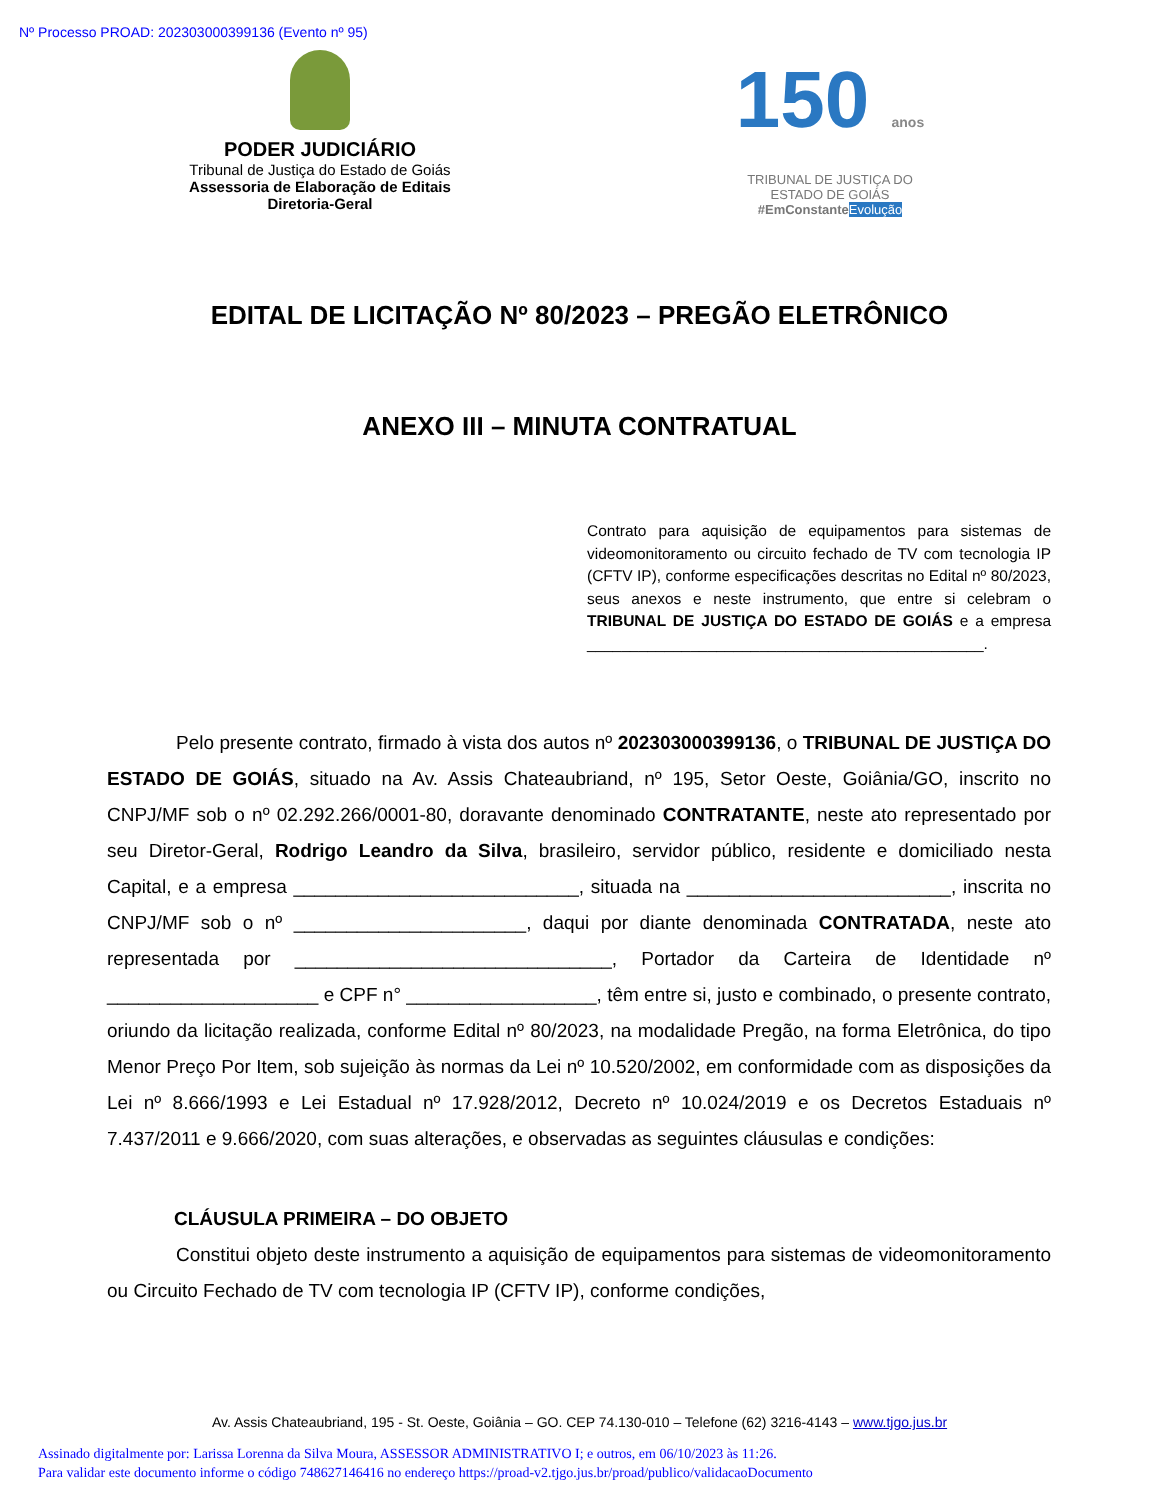Nº Processo PROAD: 202303000399136 (Evento nº 95)
PODER JUDICIÁRIO
Tribunal de Justiça do Estado de Goiás
Assessoria de Elaboração de Editais
Diretoria-Geral
150 anos
TRIBUNAL DE JUSTIÇA DO ESTADO DE GOIÁS
#EmConstante Evolução
EDITAL DE LICITAÇÃO Nº 80/2023 – PREGÃO ELETRÔNICO
ANEXO III – MINUTA CONTRATUAL
Contrato para aquisição de equipamentos para sistemas de videomonitoramento ou circuito fechado de TV com tecnologia IP (CFTV IP), conforme especificações descritas no Edital nº 80/2023, seus anexos e neste instrumento, que entre si celebram o TRIBUNAL DE JUSTIÇA DO ESTADO DE GOIÁS e a empresa ______________________________________________.
Pelo presente contrato, firmado à vista dos autos nº 202303000399136, o TRIBUNAL DE JUSTIÇA DO ESTADO DE GOIÁS, situado na Av. Assis Chateaubriand, nº 195, Setor Oeste, Goiânia/GO, inscrito no CNPJ/MF sob o nº 02.292.266/0001-80, doravante denominado CONTRATANTE, neste ato representado por seu Diretor-Geral, Rodrigo Leandro da Silva, brasileiro, servidor público, residente e domiciliado nesta Capital, e a empresa ___________________________, situada na _________________________, inscrita no CNPJ/MF sob o nº ______________________, daqui por diante denominada CONTRATADA, neste ato representada por ______________________________, Portador da Carteira de Identidade nº ____________________ e CPF n° __________________, têm entre si, justo e combinado, o presente contrato, oriundo da licitação realizada, conforme Edital nº 80/2023, na modalidade Pregão, na forma Eletrônica, do tipo Menor Preço Por Item, sob sujeição às normas da Lei nº 10.520/2002, em conformidade com as disposições da Lei nº 8.666/1993 e Lei Estadual nº 17.928/2012, Decreto nº 10.024/2019 e os Decretos Estaduais nº 7.437/2011 e 9.666/2020, com suas alterações, e observadas as seguintes cláusulas e condições:
CLÁUSULA PRIMEIRA – DO OBJETO
Constitui objeto deste instrumento a aquisição de equipamentos para sistemas de videomonitoramento ou Circuito Fechado de TV com tecnologia IP (CFTV IP), conforme condições,
Av. Assis Chateaubriand, 195 - St. Oeste, Goiânia – GO. CEP 74.130-010 – Telefone (62) 3216-4143 – www.tjgo.jus.br
Assinado digitalmente por: Larissa Lorenna da Silva Moura, ASSESSOR ADMINISTRATIVO I; e outros, em 06/10/2023 às 11:26.
Para validar este documento informe o código 748627146416 no endereço https://proad-v2.tjgo.jus.br/proad/publico/validacaoDocumento